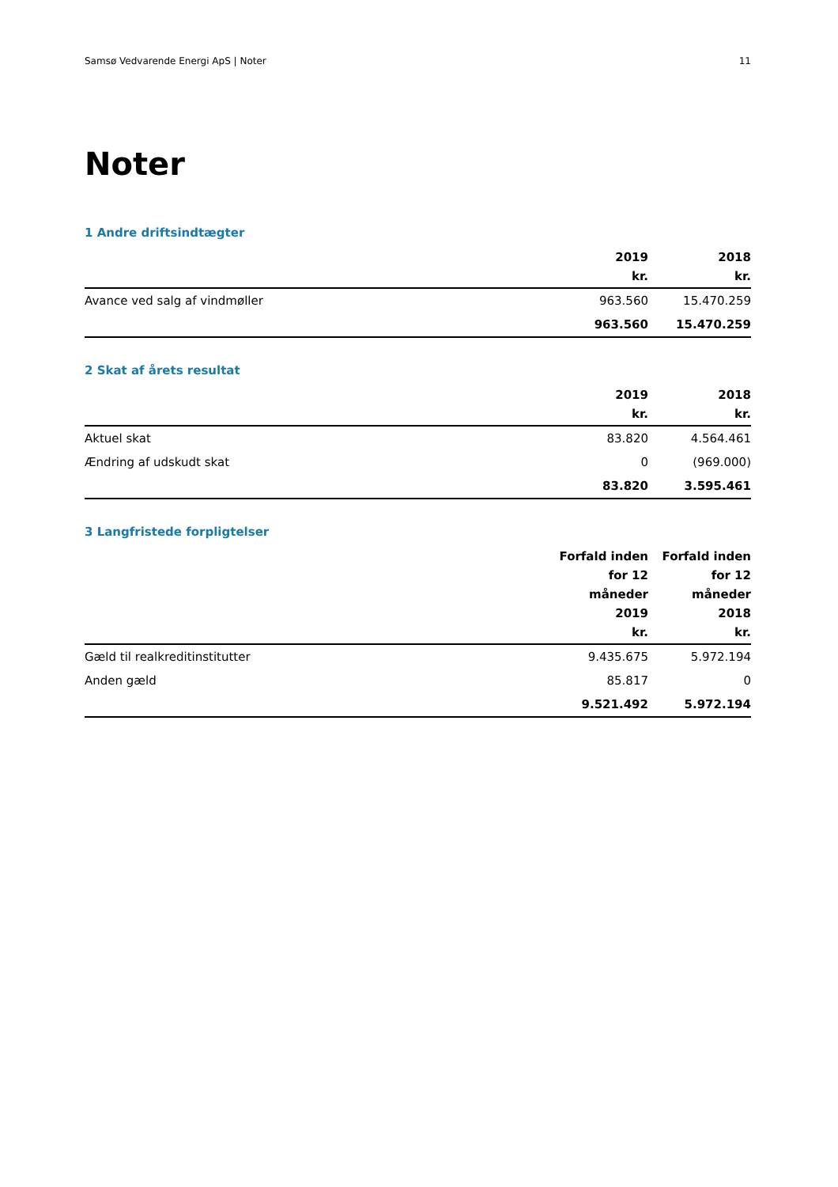Samsø Vedvarende Energi ApS | Noter 11
Noter
1 Andre driftsindtægter
| | 2019 kr. | 2018 kr. |
| --- | --- | --- |
| Avance ved salg af vindmøller | 963.560 | 15.470.259 |
| | 963.560 | 15.470.259 |
2 Skat af årets resultat
| | 2019 kr. | 2018 kr. |
| --- | --- | --- |
| Aktuel skat | 83.820 | 4.564.461 |
| Ændring af udskudt skat | 0 | (969.000) |
| | 83.820 | 3.595.461 |
3 Langfristede forpligtelser
| | Forfald inden for 12 måneder 2019 kr. | Forfald inden for 12 måneder 2018 kr. |
| --- | --- | --- |
| Gæld til realkreditinstitutter | 9.435.675 | 5.972.194 |
| Anden gæld | 85.817 | 0 |
| | 9.521.492 | 5.972.194 |